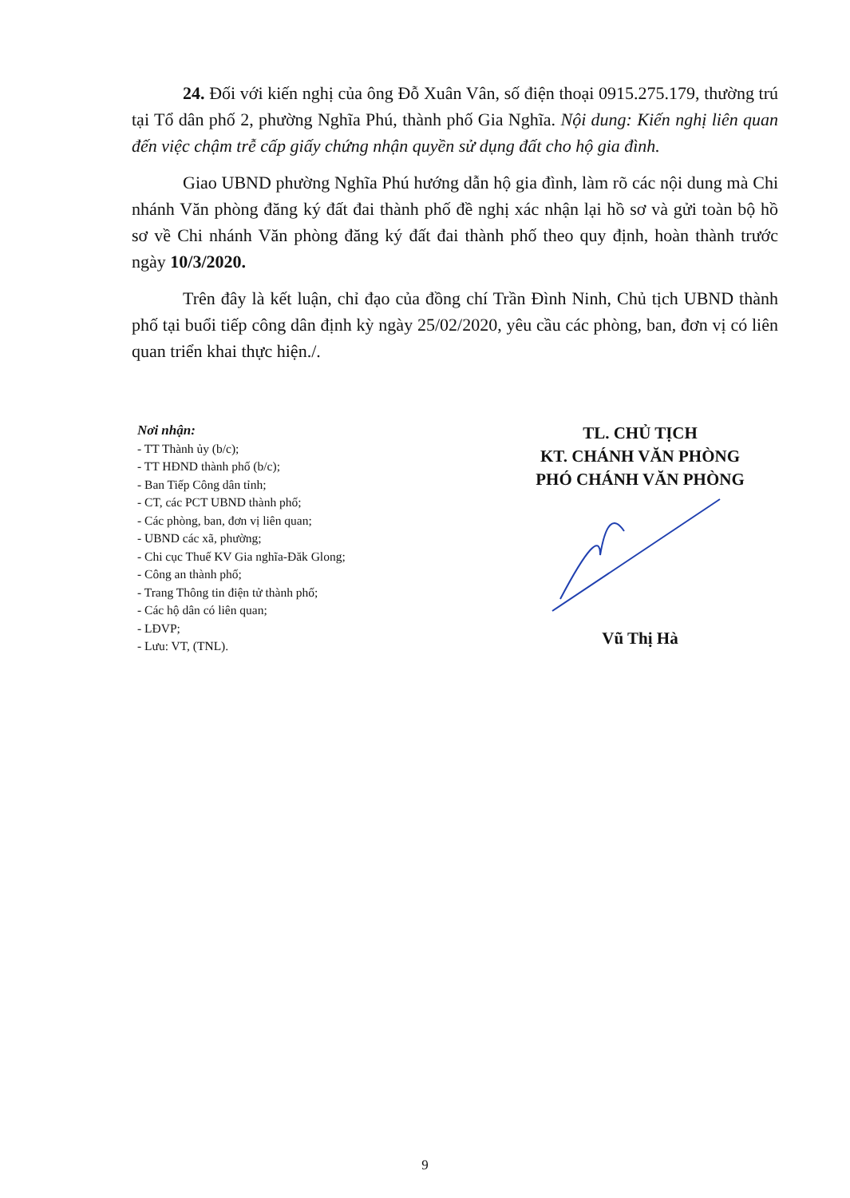24. Đối với kiến nghị của ông Đỗ Xuân Vân, số điện thoại 0915.275.179, thường trú tại Tổ dân phố 2, phường Nghĩa Phú, thành phố Gia Nghĩa. Nội dung: Kiến nghị liên quan đến việc chậm trễ cấp giấy chứng nhận quyền sử dụng đất cho hộ gia đình.
Giao UBND phường Nghĩa Phú hướng dẫn hộ gia đình, làm rõ các nội dung mà Chi nhánh Văn phòng đăng ký đất đai thành phố đề nghị xác nhận lại hồ sơ và gửi toàn bộ hồ sơ về Chi nhánh Văn phòng đăng ký đất đai thành phố theo quy định, hoàn thành trước ngày 10/3/2020.
Trên đây là kết luận, chỉ đạo của đồng chí Trần Đình Ninh, Chủ tịch UBND thành phố tại buổi tiếp công dân định kỳ ngày 25/02/2020, yêu cầu các phòng, ban, đơn vị có liên quan triển khai thực hiện./.
Nơi nhận:
- TT Thành ủy (b/c);
- TT HĐND thành phố (b/c);
- Ban Tiếp Công dân tỉnh;
- CT, các PCT UBND thành phố;
- Các phòng, ban, đơn vị liên quan;
- UBND các xã, phường;
- Chi cục Thuế KV Gia nghĩa-Đăk Glong;
- Công an thành phố;
- Trang Thông tin điện tử thành phố;
- Các hộ dân có liên quan;
- LĐVP;
- Lưu: VT, (TNL).
TL. CHỦ TỊCH
KT. CHÁNH VĂN PHÒNG
PHÓ CHÁNH VĂN PHÒNG
Vũ Thị Hà
9